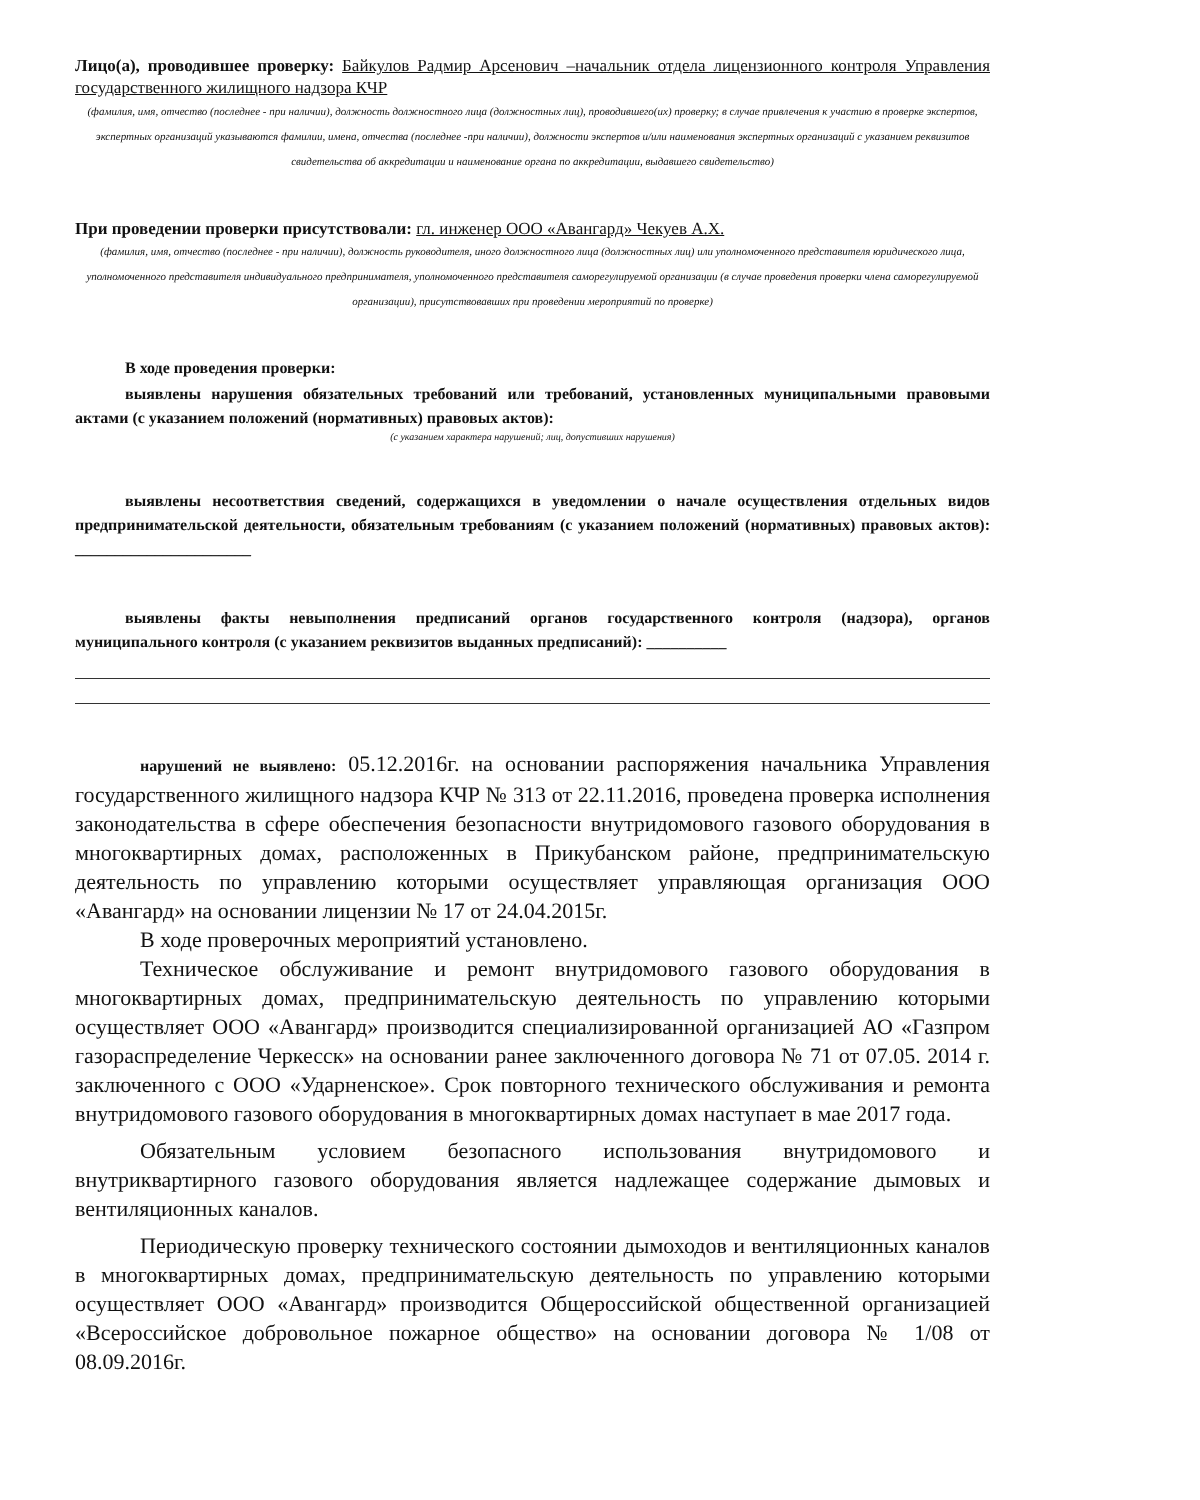Лицо(а), проводившее проверку: Байкулов Радмир Арсенович –начальник отдела лицензионного контроля Управления государственного жилищного надзора КЧР
(фамилия, имя, отчество (последнее - при наличии), должность должностного лица (должностных лиц), проводившего(их) проверку; в случае привлечения к участию в проверке экспертов, экспертных организаций указываются фамилии, имена, отчества (последнее -при наличии), должности экспертов и/или наименования экспертных организаций с указанием реквизитов свидетельства об аккредитации и наименование органа по аккредитации, выдавшего свидетельство)
При проведении проверки присутствовали: гл. инженер ООО «Авангард» Чекуев А.Х.
(фамилия, имя, отчество (последнее - при наличии), должность руководителя, иного должностного лица (должностных лиц) или уполномоченного представителя юридического лица, уполномоченного представителя индивидуального предпринимателя, уполномоченного представителя саморегулируемой организации (в случае проведения проверки члена саморегулируемой организации), присутствовавших при проведении мероприятий по проверке)
В ходе проведения проверки:
выявлены нарушения обязательных требований или требований, установленных муниципальными правовыми актами (с указанием положений (нормативных) правовых актов):
(с указанием характера нарушений; лиц, допустивших нарушения)
выявлены несоответствия сведений, содержащихся в уведомлении о начале осуществления отдельных видов предпринимательской деятельности, обязательным требованиям (с указанием положений (нормативных) правовых актов): ______________________
выявлены факты невыполнения предписаний органов государственного контроля (надзора), органов муниципального контроля (с указанием реквизитов выданных предписаний): __________
нарушений не выявлено: 05.12.2016г. на основании распоряжения начальника Управления государственного жилищного надзора КЧР № 313 от 22.11.2016, проведена проверка исполнения законодательства в сфере обеспечения безопасности внутридомового газового оборудования в многоквартирных домах, расположенных в Прикубанском районе, предпринимательскую деятельность по управлению которыми осуществляет управляющая организация ООО «Авангард» на основании лицензии № 17 от 24.04.2015г.
В ходе проверочных мероприятий установлено.
Техническое обслуживание и ремонт внутридомового газового оборудования в многоквартирных домах, предпринимательскую деятельность по управлению которыми осуществляет ООО «Авангард» производится специализированной организацией АО «Газпром газораспределение Черкесск» на основании ранее заключенного договора № 71 от 07.05. 2014 г. заключенного с ООО «Ударненское». Срок повторного технического обслуживания и ремонта внутридомового газового оборудования в многоквартирных домах наступает в мае 2017 года.
Обязательным условием безопасного использования внутридомового и внутриквартирного газового оборудования является надлежащее содержание дымовых и вентиляционных каналов.
Периодическую проверку технического состоянии дымоходов и вентиляционных каналов в многоквартирных домах, предпринимательскую деятельность по управлению которыми осуществляет ООО «Авангард» производится Общероссийской общественной организацией «Всероссийское добровольное пожарное общество» на основании договора № 1/08 от 08.09.2016г.